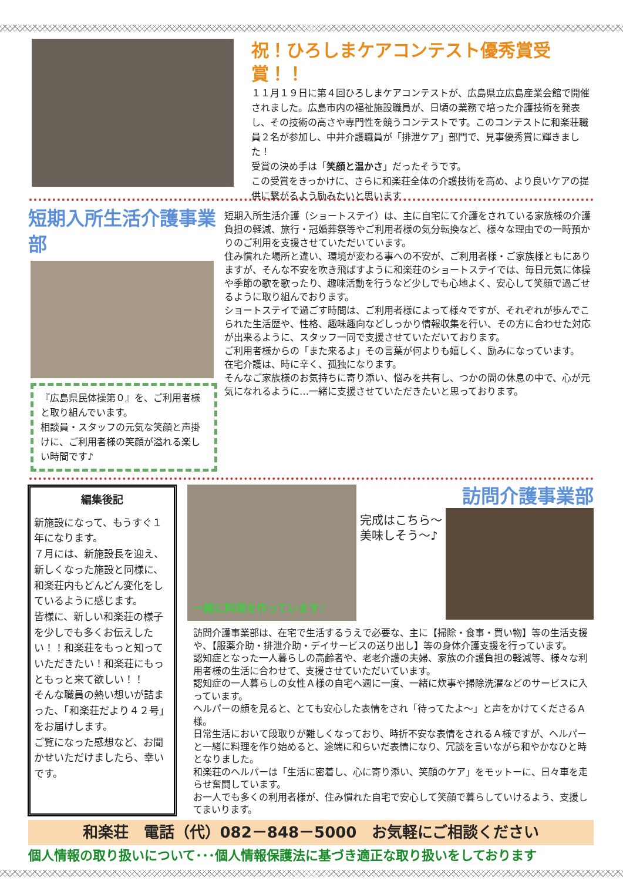祝！ひろしまケアコンテスト優秀賞受賞！！
１１月１９日に第４回ひろしまケアコンテストが、広島県立広島産業会館で開催されました。広島市内の福祉施設職員が、日頃の業務で培った介護技術を発表し、その技術の高さや専門性を競うコンテストです。このコンテストに和楽荘職員２名が参加し、中井介護職員が「排泄ケア」部門で、見事優秀賞に輝きました！
受賞の決め手は「笑顔と温かさ」だったそうです。
この受賞をきっかけに、さらに和楽荘全体の介護技術を高め、より良いケアの提供に繋がるよう励みたいと思います
短期入所生活介護事業部
『広島県民体操第０』を、ご利用者様と取り組んでいます。
相談員・スタッフの元気な笑顔と声掛けに、ご利用者様の笑顔が溢れる楽しい時間です♪
短期入所生活介護（ショートステイ）は、主に自宅にて介護をされている家族様の介護負担の軽減、旅行・冠婚葬祭等やご利用者様の気分転換など、様々な理由での一時預かりのご利用を支援させていただいています。
住み慣れた場所と違い、環境が変わる事への不安が、ご利用者様・ご家族様ともにありますが、そんな不安を吹き飛ばすように和楽荘のショートステイでは、毎日元気に体操や季節の歌を歌ったり、趣味活動を行うなど少しでも心地よく、安心して笑顔で過ごせるように取り組んでおります。
ショートステイで過ごす時間は、ご利用者様によって様々ですが、それぞれが歩んでこられた生活歴や、性格、趣味趣向などしっかり情報収集を行い、その方に合わせた対応が出来るように、スタッフ一同で支援させていただいております。
ご利用者様からの「また来るよ」その言葉が何よりも嬉しく、励みになっています。
在宅介護は、時に辛く、孤独になります。
そんなご家族様のお気持ちに寄り添い、悩みを共有し、つかの間の休息の中で、心が元気になれるように…一緒に支援させていただきたいと思っております。
編集後記
新施設になって、もうすぐ１年になります。
７月には、新施設長を迎え、新しくなった施設と同様に、和楽荘内もどんどん変化をしているように感じます。
皆様に、新しい和楽荘の様子を少しでも多くお伝えしたい！！和楽荘をもっと知っていただきたい！和楽荘にもっともっと来て欲しい！！
そんな職員の熱い想いが詰まった、「和楽荘だより４２号」をお届けします。
ご覧になった感想など、お聞かせいただけましたら、幸いです。
一緒に料理を作っています♪
完成はこちら～
美味しそう～♪
訪問介護事業部
訪問介護事業部は、在宅で生活するうえで必要な、主に【掃除・食事・買い物】等の生活支援や、【服薬介助・排泄介助・デイサービスの送り出し】等の身体介護支援を行っています。
認知症となった一人暮らしの高齢者や、老老介護の夫婦、家族の介護負担の軽減等、様々な利用者様の生活に合わせて、支援させていただいています。
認知症の一人暮らしの女性Ａ様の自宅へ週に一度、一緒に炊事や掃除洗濯などのサービスに入っています。
ヘルパーの顔を見ると、とても安心した表情をされ「待ってたよ～」と声をかけてくださるＡ様。
日常生活において段取りが難しくなっており、時折不安な表情をされるＡ様ですが、ヘルパーと一緒に料理を作り始めると、途端に和らいだ表情になり、冗談を言いながら和やかなひと時となりました。
和楽荘のヘルパーは「生活に密着し、心に寄り添い、笑顔のケア」をモットーに、日々車を走らせ奮闘しています。
お一人でも多くの利用者様が、住み慣れた自宅で安心して笑顔で暮らしていけるよう、支援してまいります。
和楽荘　電話（代）082－848－5000　お気軽にご相談ください
個人情報の取り扱いについて･･･個人情報保護法に基づき適正な取り扱いをしております